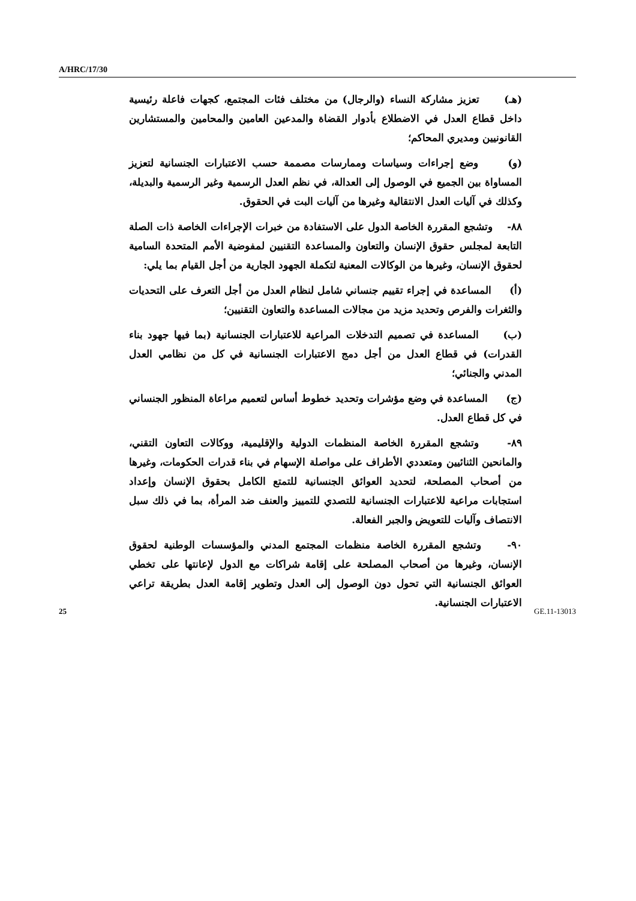A/HRC/17/30
(هـ) تعزيز مشاركة النساء (والرجال) من مختلف فئات المجتمع، كجهات فاعلة رئيسية داخل قطاع العدل في الاضطلاع بأدوار القضاة والمدعين العامين والمحامين والمستشارين القانونيين ومديري المحاكم؛
(و) وضع إجراءات وسياسات وممارسات مصممة حسب الاعتبارات الجنسانية لتعزيز المساواة بين الجميع في الوصول إلى العدالة، في نظم العدل الرسمية وغير الرسمية والبديلة، وكذلك في آليات العدل الانتقالية وغيرها من آليات البت في الحقوق.
٨٨- وتشجع المقررة الخاصة الدول على الاستفادة من خبرات الإجراءات الخاصة ذات الصلة التابعة لمجلس حقوق الإنسان والتعاون والمساعدة التقنيين لمفوضية الأمم المتحدة السامية لحقوق الإنسان، وغيرها من الوكالات المعنية لتكملة الجهود الجارية من أجل القيام بما يلي:
(أ) المساعدة في إجراء تقييم جنساني شامل لنظام العدل من أجل التعرف على التحديات والثغرات والفرص وتحديد مزيد من مجالات المساعدة والتعاون التقنيين؛
(ب) المساعدة في تصميم التدخلات المراعية للاعتبارات الجنسانية (بما فيها جهود بناء القدرات) في قطاع العدل من أجل دمج الاعتبارات الجنسانية في كل من نظامي العدل المدني والجنائي؛
(ج) المساعدة في وضع مؤشرات وتحديد خطوط أساس لتعميم مراعاة المنظور الجنساني في كل قطاع العدل.
٨٩- وتشجع المقررة الخاصة المنظمات الدولية والإقليمية، ووكالات التعاون التقني، والمانحين الثنائيين ومتعددي الأطراف على مواصلة الإسهام في بناء قدرات الحكومات، وغيرها من أصحاب المصلحة، لتحديد العوائق الجنسانية للتمتع الكامل بحقوق الإنسان وإعداد استجابات مراعية للاعتبارات الجنسانية للتصدي للتمييز والعنف ضد المرأة، بما في ذلك سبل الانتصاف وآليات للتعويض والجبر الفعالة.
٩٠- وتشجع المقررة الخاصة منظمات المجتمع المدني والمؤسسات الوطنية لحقوق الإنسان، وغيرها من أصحاب المصلحة على إقامة شراكات مع الدول لإعانتها على تخطي العوائق الجنسانية التي تحول دون الوصول إلى العدل وتطوير إقامة العدل بطريقة تراعي الاعتبارات الجنسانية.
25 GE.11-13013